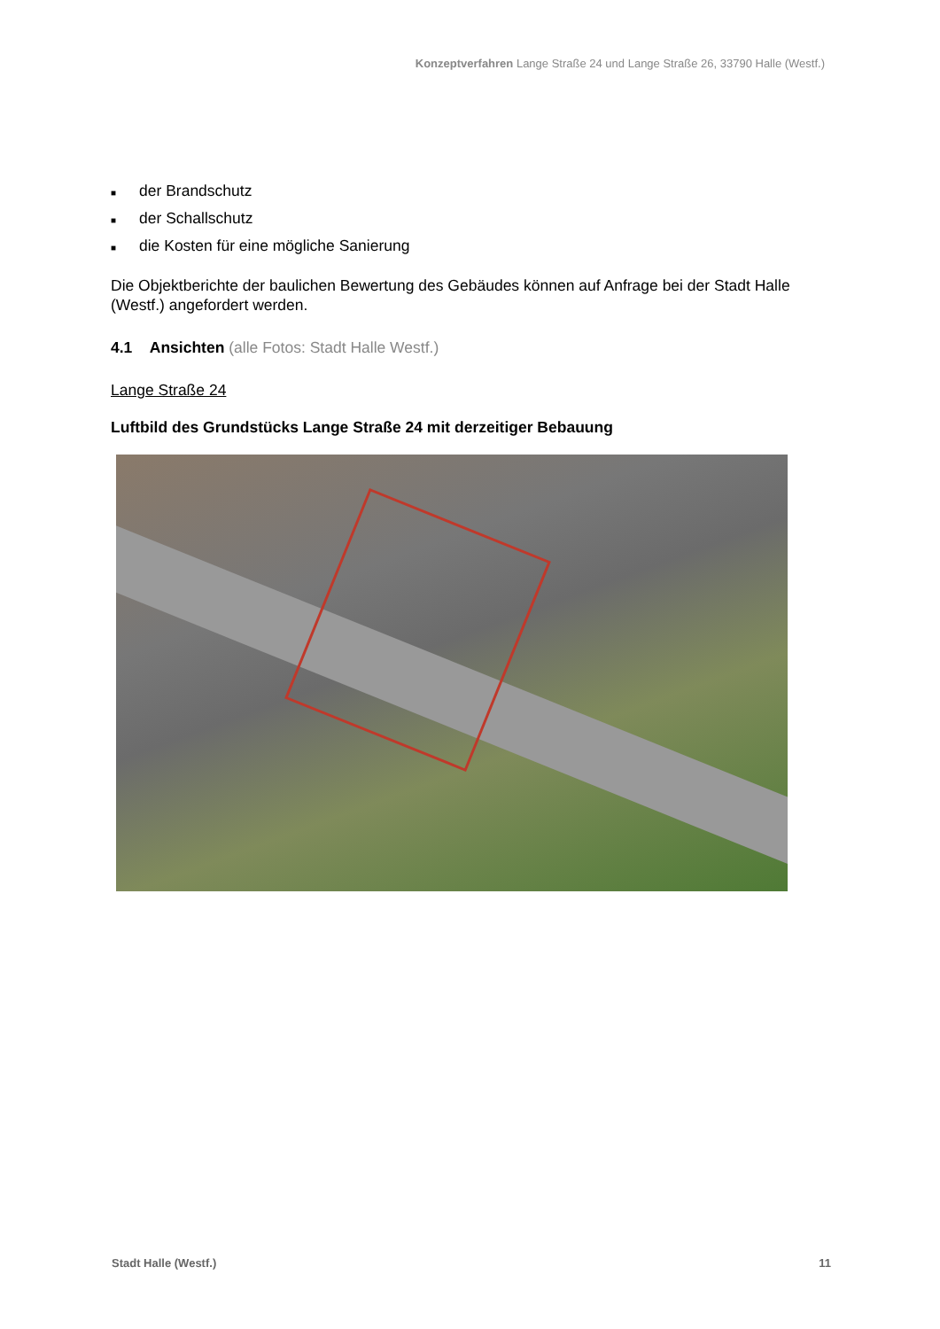Konzeptverfahren Lange Straße 24 und Lange Straße 26, 33790 Halle (Westf.)
■ der Brandschutz
■ der Schallschutz
■ die Kosten für eine mögliche Sanierung
Die Objektberichte der baulichen Bewertung des Gebäudes können auf Anfrage bei der Stadt Halle (Westf.) angefordert werden.
4.1 Ansichten (alle Fotos: Stadt Halle Westf.)
Lange Straße 24
Luftbild des Grundstücks Lange Straße 24 mit derzeitiger Bebauung
Stadt Halle (Westf.) 11